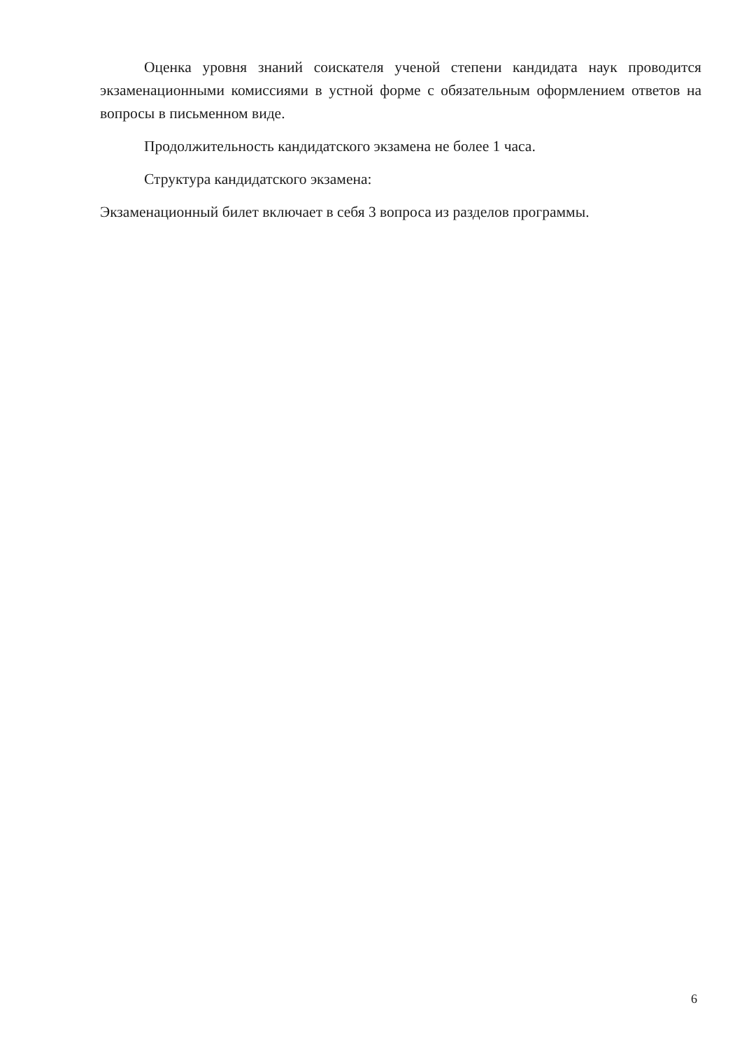Оценка уровня знаний соискателя ученой степени кандидата наук проводится экзаменационными комиссиями в устной форме с обязательным оформлением ответов на вопросы в письменном виде.
Продолжительность кандидатского экзамена не более 1 часа.
Структура кандидатского экзамена:
Экзаменационный билет включает в себя 3 вопроса из разделов программы.
6